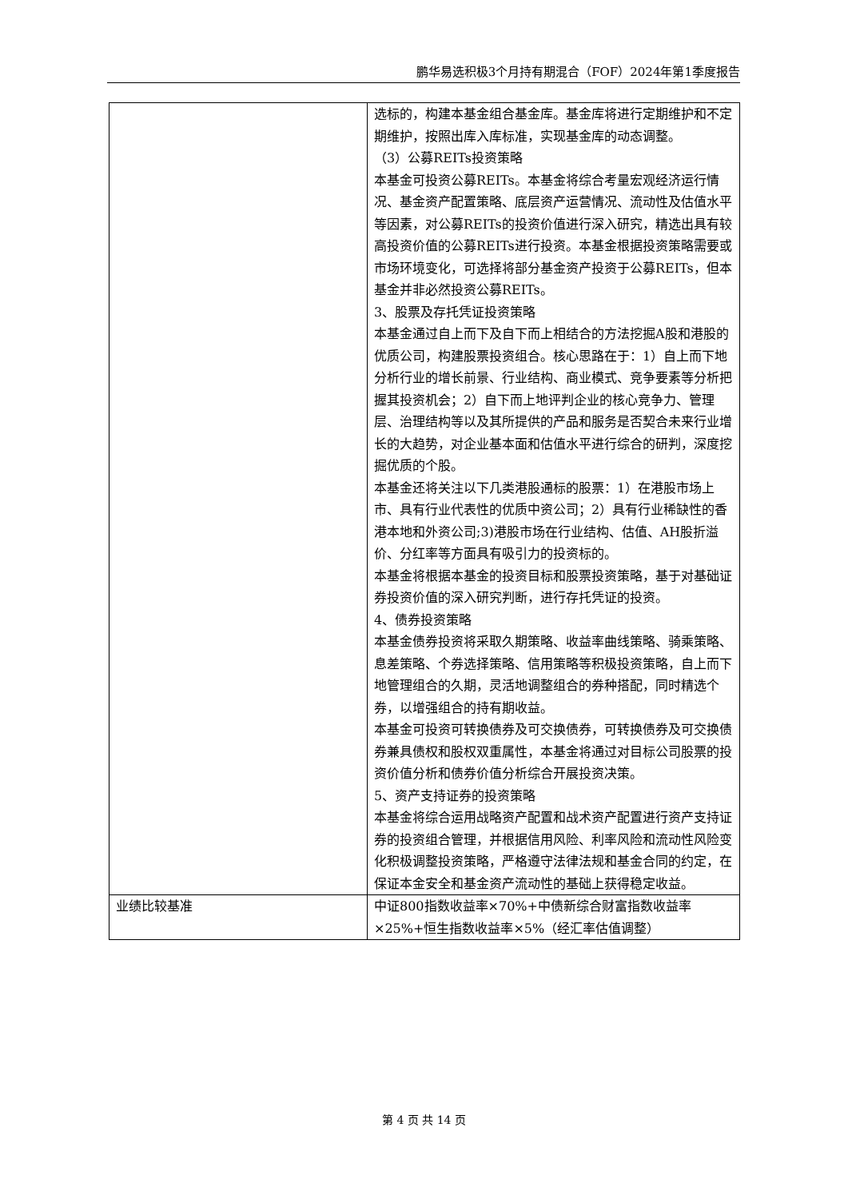鹏华易选积极3个月持有期混合（FOF）2024年第1季度报告
| | 选标的，构建本基金组合基金库。基金库将进行定期维护和不定期维护，按照出库入库标准，实现基金库的动态调整。 （3）公募REITs投资策略 本基金可投资公募REITs。本基金将综合考量宏观经济运行情况、基金资产配置策略、底层资产运营情况、流动性及估值水平等因素，对公募REITs的投资价值进行深入研究，精选出具有较高投资价值的公募REITs进行投资。本基金根据投资策略需要或市场环境变化，可选择将部分基金资产投资于公募REITs，但本基金并非必然投资公募REITs。 3、股票及存托凭证投资策略 本基金通过自上而下及自下而上相结合的方法挖掘A股和港股的优质公司，构建股票投资组合。核心思路在于：1）自上而下地分析行业的增长前景、行业结构、商业模式、竞争要素等分析把握其投资机会；2）自下而上地评判企业的核心竞争力、管理层、治理结构等以及其所提供的产品和服务是否契合未来行业增长的大趋势，对企业基本面和估值水平进行综合的研判，深度挖掘优质的个股。 本基金还将关注以下几类港股通标的股票：1）在港股市场上市、具有行业代表性的优质中资公司；2）具有行业稀缺性的香港本地和外资公司;3)港股市场在行业结构、估值、AH股折溢价、分红率等方面具有吸引力的投资标的。 本基金将根据本基金的投资目标和股票投资策略，基于对基础证券投资价值的深入研究判断，进行存托凭证的投资。 4、债券投资策略 本基金债券投资将采取久期策略、收益率曲线策略、骑乘策略、息差策略、个券选择策略、信用策略等积极投资策略，自上而下地管理组合的久期，灵活地调整组合的券种搭配，同时精选个券，以增强组合的持有期收益。 本基金可投资可转换债券及可交换债券，可转换债券及可交换债券兼具债权和股权双重属性，本基金将通过对目标公司股票的投资价值分析和债券价值分析综合开展投资决策。 5、资产支持证券的投资策略 本基金将综合运用战略资产配置和战术资产配置进行资产支持证券的投资组合管理，并根据信用风险、利率风险和流动性风险变化积极调整投资策略，严格遵守法律法规和基金合同的约定，在保证本金安全和基金资产流动性的基础上获得稳定收益。 |
| 业绩比较基准 | 中证800指数收益率×70%+中债新综合财富指数收益率×25%+恒生指数收益率×5%（经汇率估值调整） |
第 4 页 共 14 页